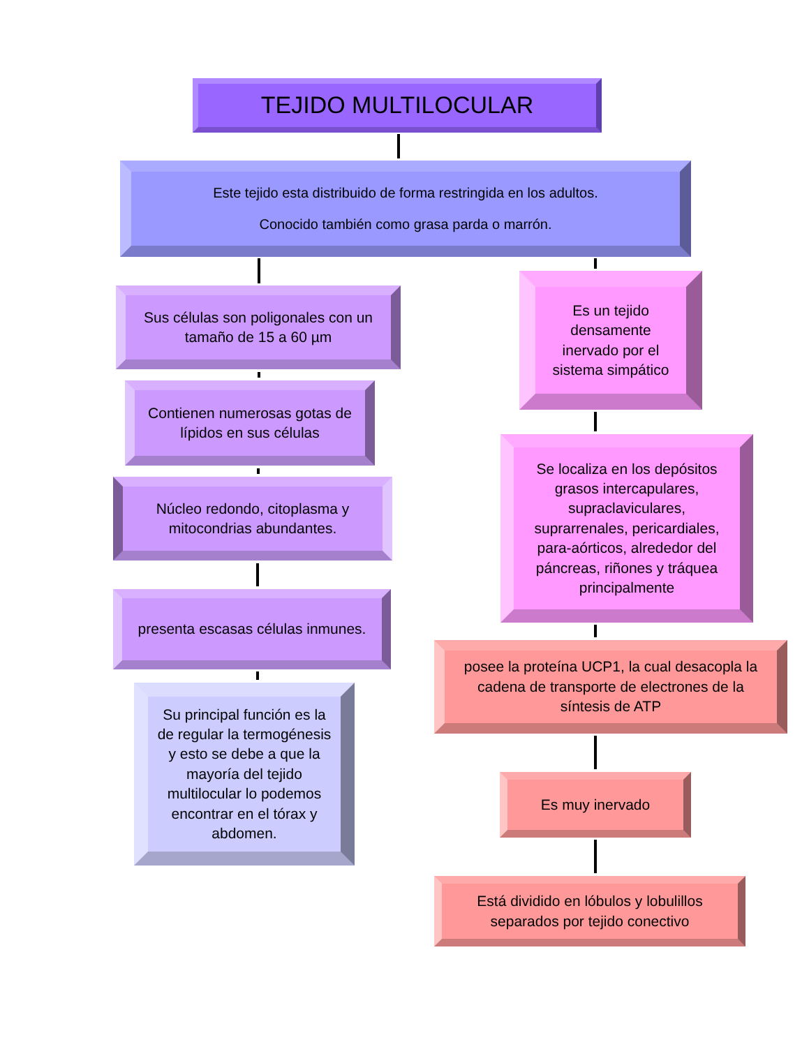TEJIDO MULTILOCULAR
Este tejido esta distribuido de forma restringida en los adultos.
Conocido también como grasa parda o marrón.
Sus células son poligonales con un tamaño de 15 a 60 µm
Contienen numerosas gotas de lípidos en sus células
Núcleo redondo, citoplasma y mitocondrias abundantes.
presenta escasas células inmunes.
Su principal función es la de regular la termogénesis y esto se debe a que la mayoría del tejido multilocular lo podemos encontrar en el tórax y abdomen.
Es un tejido densamente inervado por el sistema simpático
Se localiza en los depósitos grasos intercapulares, supraclaviculares, suprarrenales, pericardiales, para-aórticos, alrededor del páncreas, riñones y tráquea principalmente
posee la proteína UCP1, la cual desacopla la cadena de transporte de electrones de la síntesis de ATP
Es muy inervado
Está dividido en lóbulos y lobulillos separados por tejido conectivo